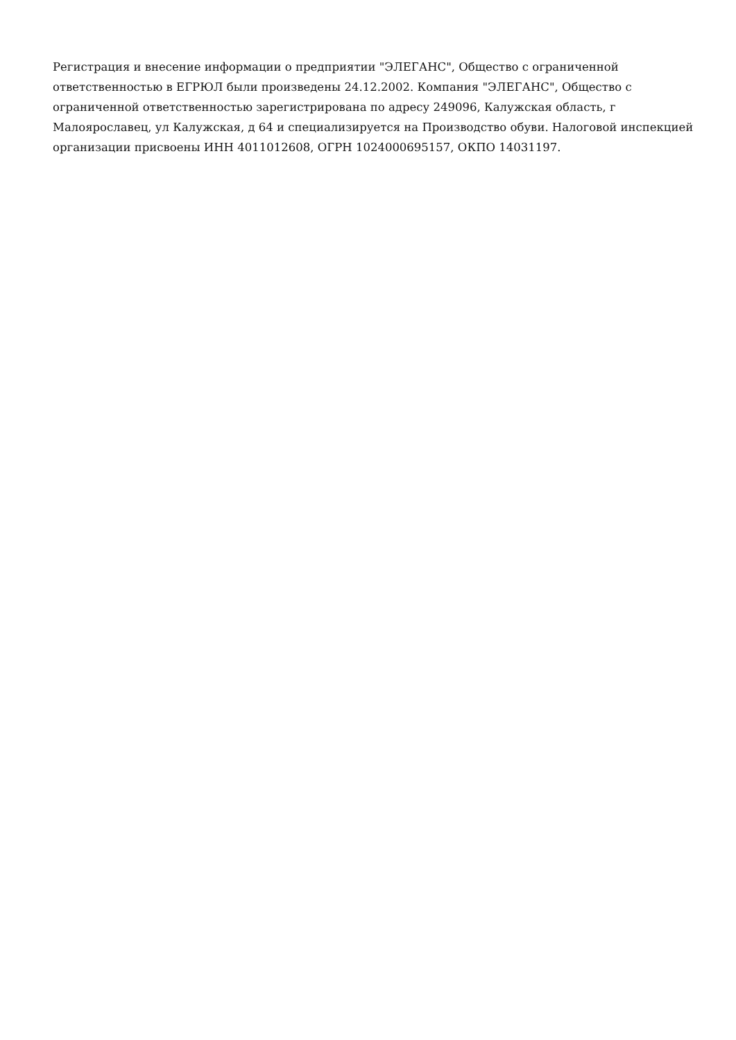Регистрация и внесение информации о предприятии "ЭЛЕГАНС", Общество с ограниченной ответственностью в ЕГРЮЛ были произведены 24.12.2002. Компания "ЭЛЕГАНС", Общество с ограниченной ответственностью зарегистрирована по адресу 249096, Калужская область, г Малоярославец, ул Калужская, д 64 и специализируется на Производство обуви. Налоговой инспекцией организации присвоены ИНН 4011012608, ОГРН 1024000695157, ОКПО 14031197.